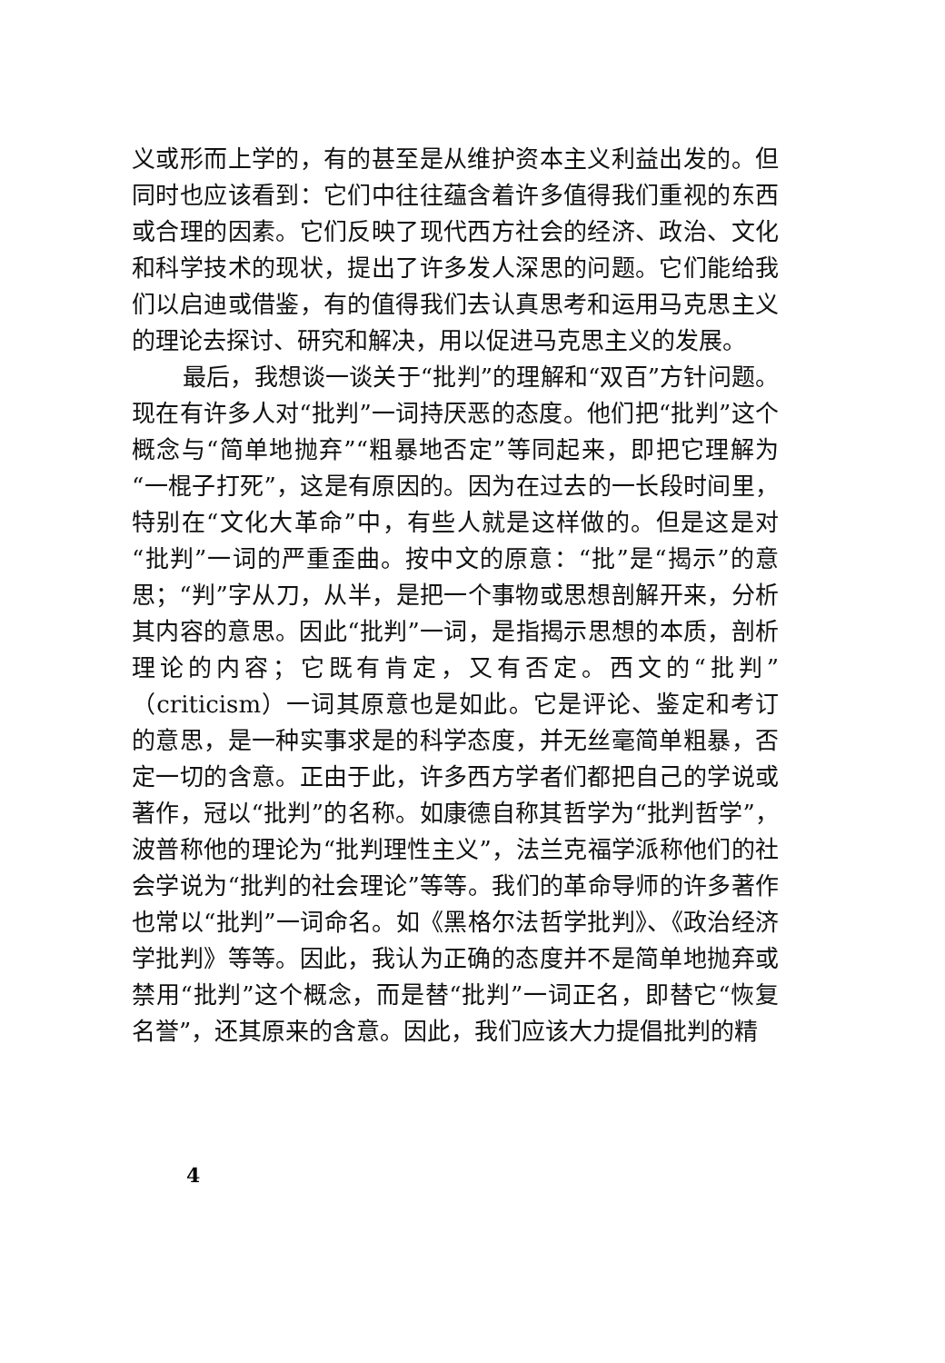义或形而上学的，有的甚至是从维护资本主义利益出发的。但同时也应该看到：它们中往往蕴含着许多值得我们重视的东西或合理的因素。它们反映了现代西方社会的经济、政治、文化和科学技术的现状，提出了许多发人深思的问题。它们能给我们以启迪或借鉴，有的值得我们去认真思考和运用马克思主义的理论去探讨、研究和解决，用以促进马克思主义的发展。
最后，我想谈一谈关于“批判”的理解和“双百”方针问题。现在有许多人对“批判”一词持厌恶的态度。他们把“批判”这个概念与“简单地抛弃”“粗暴地否定”等同起来，即把它理解为“一棍子打死”，这是有原因的。因为在过去的一长段时间里，特别在“文化大革命”中，有些人就是这样做的。但是这是对“批判”一词的严重歪曲。按中文的原意：“批”是“揭示”的意思；“判”字从刀，从半，是把一个事物或思想剖解开来，分析其内容的意思。因此“批判”一词，是指揭示思想的本质，剖析理论的内容；它既有肯定，又有否定。西文的“批判”（criticism）一词其原意也是如此。它是评论、鉴定和考订的意思，是一种实事求是的科学态度，并无丝毫简单粗暴，否定一切的含意。正由于此，许多西方学者们都把自己的学说或著作，冠以“批判”的名称。如康德自称其哲学为“批判哲学”，波普称他的理论为“批判理性主义”，法兰克福学派称他们的社会学说为“批判的社会理论”等等。我们的革命导师的许多著作也常以“批判”一词命名。如《黑格尔法哲学批判》、《政治经济学批判》等等。因此，我认为正确的态度并不是简单地抛弃或禁用“批判”这个概念，而是替“批判”一词正名，即替它“恢复名誉”，还其原来的含意。因此，我们应该大力提倡批判的精
4